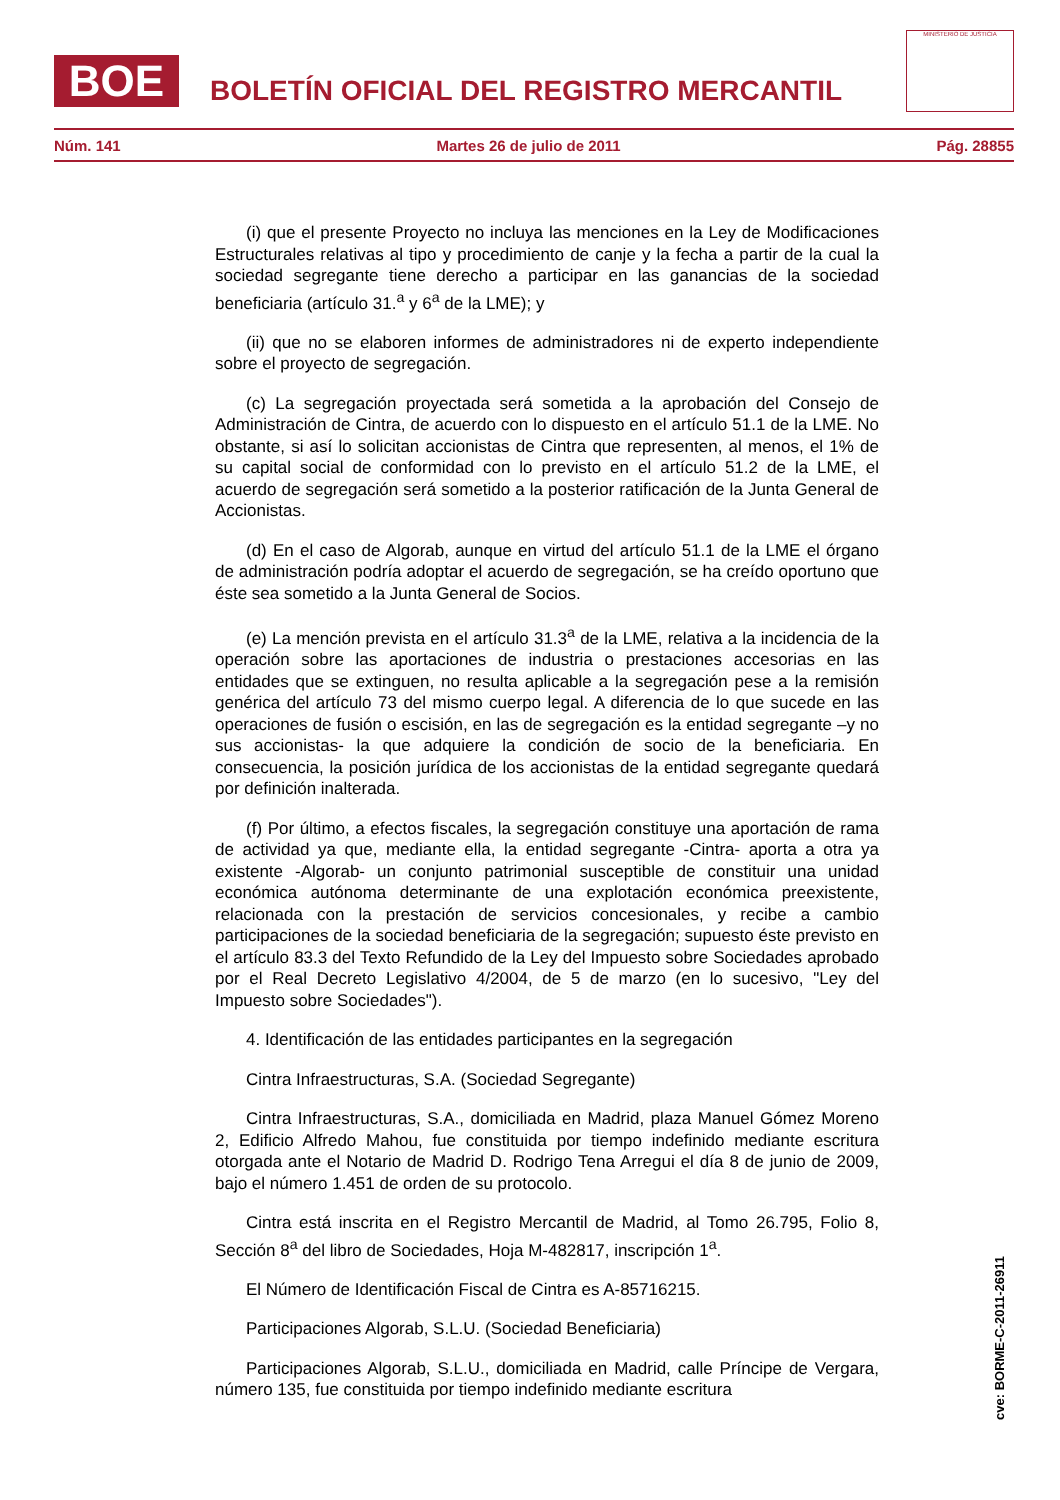BOE
BOLETÍN OFICIAL DEL REGISTRO MERCANTIL
MINISTERIO DE JUSTICIA
Núm. 141 Martes 26 de julio de 2011 Pág. 28855
(i) que el presente Proyecto no incluya las menciones en la Ley de Modificaciones Estructurales relativas al tipo y procedimiento de canje y la fecha a partir de la cual la sociedad segregante tiene derecho a participar en las ganancias de la sociedad beneficiaria (artículo 31.<sup>a</sup> y 6<sup>a</sup> de la LME); y
(ii) que no se elaboren informes de administradores ni de experto independiente sobre el proyecto de segregación.
(c) La segregación proyectada será sometida a la aprobación del Consejo de Administración de Cintra, de acuerdo con lo dispuesto en el artículo 51.1 de la LME. No obstante, si así lo solicitan accionistas de Cintra que representen, al menos, el 1% de su capital social de conformidad con lo previsto en el artículo 51.2 de la LME, el acuerdo de segregación será sometido a la posterior ratificación de la Junta General de Accionistas.
(d) En el caso de Algorab, aunque en virtud del artículo 51.1 de la LME el órgano de administración podría adoptar el acuerdo de segregación, se ha creído oportuno que éste sea sometido a la Junta General de Socios.
(e) La mención prevista en el artículo 31.3<sup>a</sup> de la LME, relativa a la incidencia de la operación sobre las aportaciones de industria o prestaciones accesorias en las entidades que se extinguen, no resulta aplicable a la segregación pese a la remisión genérica del artículo 73 del mismo cuerpo legal. A diferencia de lo que sucede en las operaciones de fusión o escisión, en las de segregación es la entidad segregante –y no sus accionistas- la que adquiere la condición de socio de la beneficiaria. En consecuencia, la posición jurídica de los accionistas de la entidad segregante quedará por definición inalterada.
(f) Por último, a efectos fiscales, la segregación constituye una aportación de rama de actividad ya que, mediante ella, la entidad segregante -Cintra- aporta a otra ya existente -Algorab- un conjunto patrimonial susceptible de constituir una unidad económica autónoma determinante de una explotación económica preexistente, relacionada con la prestación de servicios concesionales, y recibe a cambio participaciones de la sociedad beneficiaria de la segregación; supuesto éste previsto en el artículo 83.3 del Texto Refundido de la Ley del Impuesto sobre Sociedades aprobado por el Real Decreto Legislativo 4/2004, de 5 de marzo (en lo sucesivo, "Ley del Impuesto sobre Sociedades").
4. Identificación de las entidades participantes en la segregación
Cintra Infraestructuras, S.A. (Sociedad Segregante)
Cintra Infraestructuras, S.A., domiciliada en Madrid, plaza Manuel Gómez Moreno 2, Edificio Alfredo Mahou, fue constituida por tiempo indefinido mediante escritura otorgada ante el Notario de Madrid D. Rodrigo Tena Arregui el día 8 de junio de 2009, bajo el número 1.451 de orden de su protocolo.
Cintra está inscrita en el Registro Mercantil de Madrid, al Tomo 26.795, Folio 8, Sección 8<sup>a</sup> del libro de Sociedades, Hoja M-482817, inscripción 1<sup>a</sup>.
El Número de Identificación Fiscal de Cintra es A-85716215.
Participaciones Algorab, S.L.U. (Sociedad Beneficiaria)
Participaciones Algorab, S.L.U., domiciliada en Madrid, calle Príncipe de Vergara, número 135, fue constituida por tiempo indefinido mediante escritura
cve: BORME-C-2011-26911